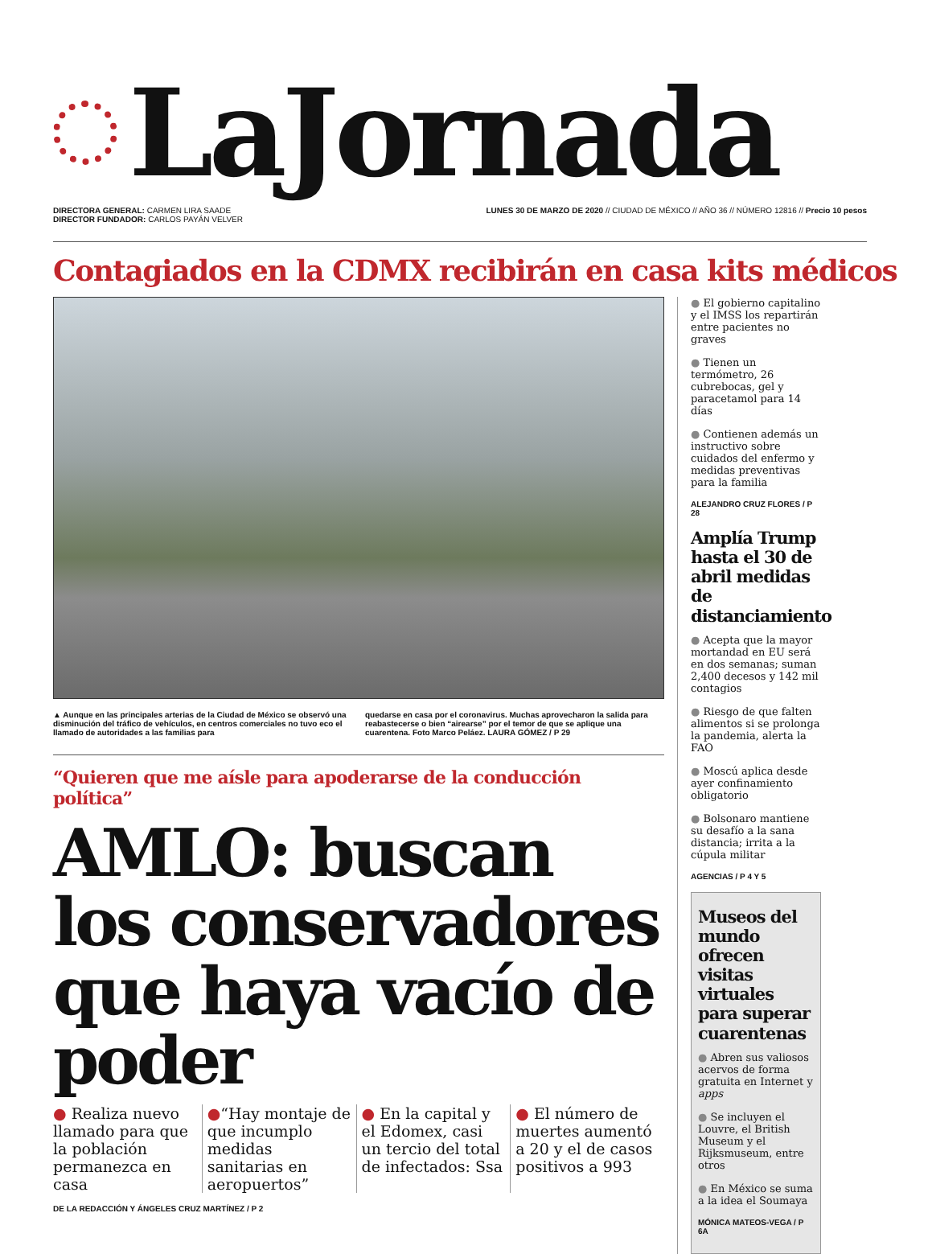LaJornada
DIRECTORA GENERAL: CARMEN LIRA SAADE
DIRECTOR FUNDADOR: CARLOS PAYÁN VELVER
LUNES 30 DE MARZO DE 2020 // CIUDAD DE MÉXICO // AÑO 36 // NÚMERO 12816 // Precio 10 pesos
Contagiados en la CDMX recibirán en casa kits médicos
▲ Aunque en las principales arterias de la Ciudad de México se observó una disminución del tráfico de vehículos, en centros comerciales no tuvo eco el llamado de autoridades a las familias para
quedarse en casa por el coronavirus. Muchas aprovecharon la salida para reabastecerse o bien “airearse” por el temor de que se aplique una cuarentena. Foto Marco Peláez. LAURA GÓMEZ / P 29
“Quieren que me aísle para apoderarse de la conducción política”
AMLO: buscan los conservadores que haya vacío de poder
● Realiza nuevo llamado para que la población permanezca en casa
●“Hay montaje de que incumplo medidas sanitarias en aeropuertos”
● En la capital y el Edomex, casi un tercio del total de infectados: Ssa
● El número de muertes aumentó a 20 y el de casos positivos a 993
DE LA REDACCIÓN Y ÁNGELES CRUZ MARTÍNEZ / P 2
● El gobierno capitalino y el IMSS los repartirán entre pacientes no graves
● Tienen un termómetro, 26 cubrebocas, gel y paracetamol para 14 días
● Contienen además un instructivo sobre cuidados del enfermo y medidas preventivas para la familia
ALEJANDRO CRUZ FLORES / P 28
Amplía Trump hasta el 30 de abril medidas de distanciamiento
● Acepta que la mayor mortandad en EU será en dos semanas; suman 2,400 decesos y 142 mil contagios
● Riesgo de que falten alimentos si se prolonga la pandemia, alerta la FAO
● Moscú aplica desde ayer confinamiento obligatorio
● Bolsonaro mantiene su desafío a la sana distancia; irrita a la cúpula militar
AGENCIAS / P 4 Y 5
Museos del mundo ofrecen visitas virtuales para superar cuarentenas
● Abren sus valiosos acervos de forma gratuita en Internet y apps
● Se incluyen el Louvre, el British Museum y el Rijksmuseum, entre otros
● En México se suma a la idea el Soumaya
MÓNICA MATEOS-VEGA / P 6A